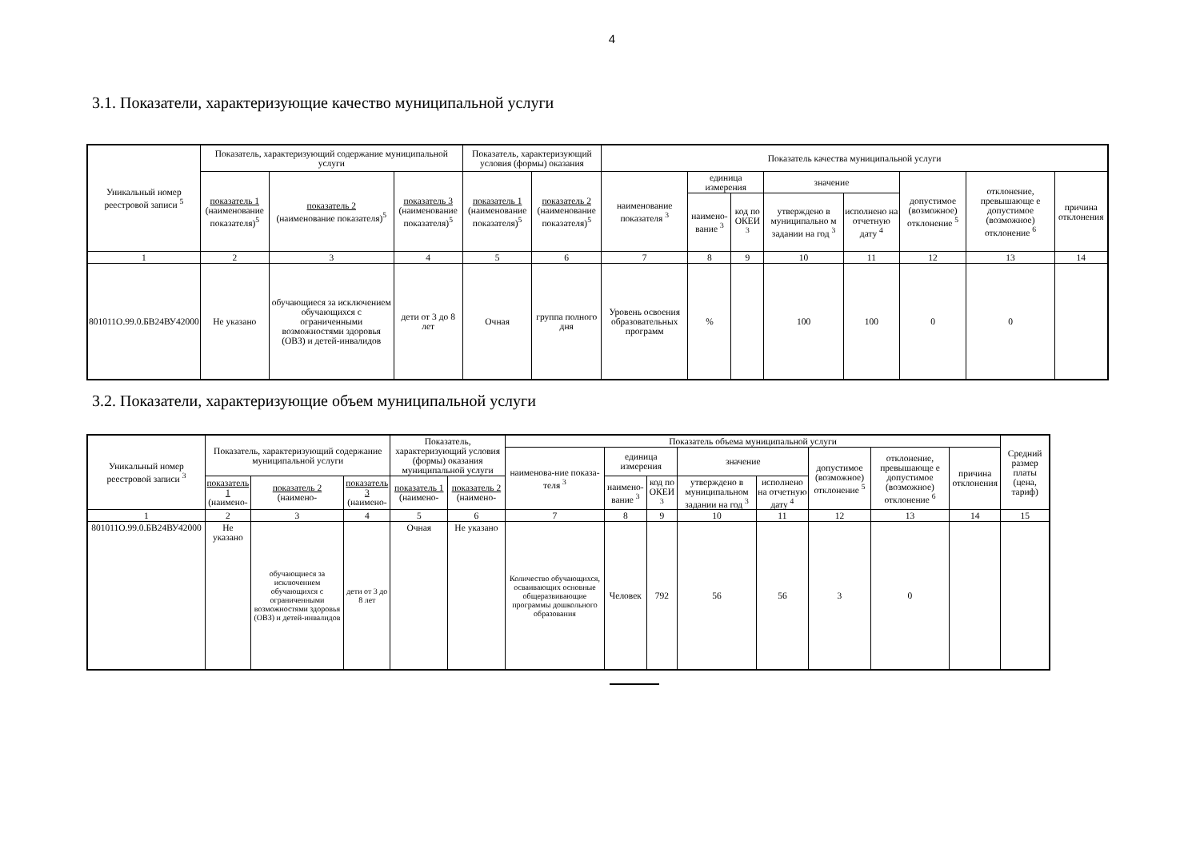4
3.1. Показатели, характеризующие качество муниципальной услуги
| Уникальный номер реестровой записи <sup>5</sup> | Показатель, характеризующий содержание муниципальной услуги | | | Показатель, характеризующий условия (формы) оказания | | Показатель качества муниципальной услуги | | | | | | | |
| --- | --- | --- | --- | --- | --- | --- | --- | --- | --- | --- | --- | --- | --- |
| | показатель 1 (наименование показателя)<sup>5</sup> | показатель 2 (наименование показателя)<sup>5</sup> | показатель 3 (наименование показателя)<sup>5</sup> | показатель 1 (наименование показателя)<sup>5</sup> | показатель 2 (наименование показателя)<sup>5</sup> | наименование показателя <sup>3</sup> | единица измерения | | значение | | допустимое (возможное) отклонение <sup>5</sup> | отклонение, превышающе е допустимое (возможное) отклонение <sup>6</sup> | причина отклонения |
| | | | | | | | наимено-вание <sup>3</sup> | код по ОКЕИ <sup>3</sup> | утверждено в муниципально м задании на год <sup>3</sup> | исполнено на отчетную дату <sup>4</sup> | | | |
| 1 | 2 | 3 | 4 | 5 | 6 | 7 | 8 | 9 | 10 | 11 | 12 | 13 | 14 |
| 801011О.99.0.БВ24ВУ42000 | Не указано | обучающиеся за исключением обучающихся с ограниченными возможностями здоровья (ОВЗ) и детей-инвалидов | дети от 3 до 8 лет | Очная | группа полного дня | Уровень освоения образовательных программ | % | | 100 | 100 | 0 | 0 | |
3.2. Показатели, характеризующие объем муниципальной услуги
| Уникальный номер реестровой записи <sup>3</sup> | Показатель, характеризующий содержание муниципальной услуги | | | Показатель, характеризующий условия (формы) оказания муниципальной услуги | | Показатель объема муниципальной услуги | | | | | | | | Средний размер платы (цена, тариф) |
| --- | --- | --- | --- | --- | --- | --- | --- | --- | --- | --- | --- | --- | --- | --- |
| | | | | | | наименова-ние показа-теля <sup>3</sup> | единица измерения | | значение | | допустимое (возможное) отклонение <sup>5</sup> | отклонение, превышающе е допустимое (возможное) отклонение <sup>6</sup> | причина отклонения | |
| | показатель 1 (наимено- | показатель 2 (наимено- | показатель 3 (наимено- | показатель 1 (наимено- | показатель 2 (наимено- | | наимено-вание <sup>3</sup> | код по ОКЕИ <sup>3</sup> | утверждено в муниципальном задании на год <sup>3</sup> | исполнено на отчетную дату <sup>4</sup> | | | | |
| 1 | 2 | 3 | 4 | 5 | 6 | 7 | 8 | 9 | 10 | 11 | 12 | 13 | 14 | 15 |
| 801011О.99.0.БВ24ВУ42000 | Не указано | обучающиеся за исключением обучающихся с ограниченными возможностями здоровья (ОВЗ) и детей-инвалидов | дети от 3 до 8 лет | Очная | Не указано | Количество обучающихся, осваивающих основные общеразвивающие программы дошкольного образования | Человек | 792 | 56 | 56 | 3 | 0 | | |